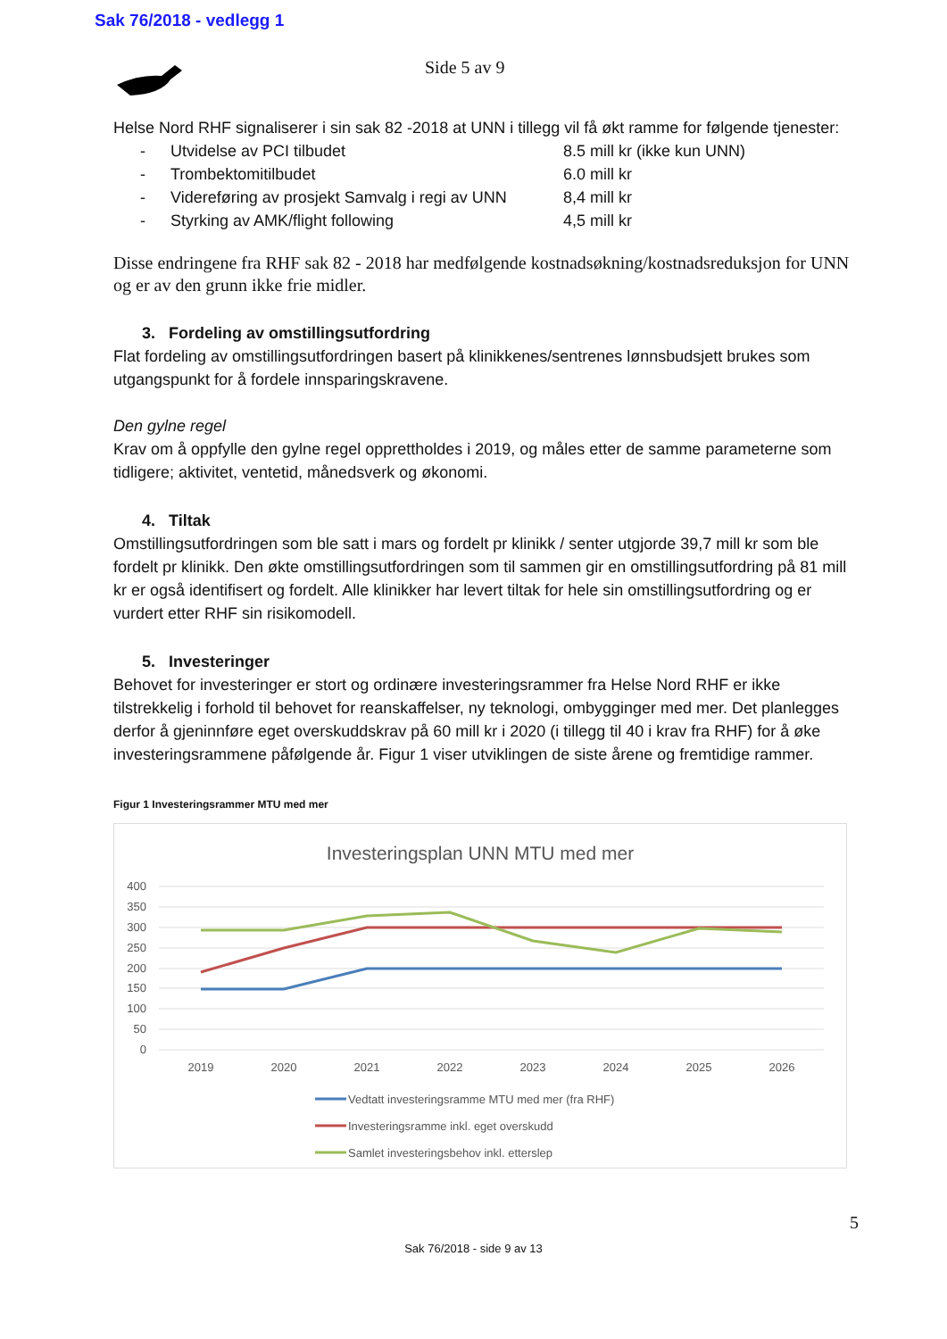Sak 76/2018 - vedlegg 1
Side 5 av 9
Helse Nord RHF signaliserer i sin sak 82 -2018 at UNN i tillegg vil få økt ramme for følgende tjenester:
- Utvidelse av PCI tilbudet 8.5 mill kr (ikke kun UNN)
- Trombektomitilbudet 6.0 mill kr
- Videreføring av prosjekt Samvalg i regi av UNN 8,4 mill kr
- Styrking av AMK/flight following 4,5 mill kr
Disse endringene fra RHF sak 82 - 2018 har medfølgende kostnadsøkning/kostnadsreduksjon for UNN og er av den grunn ikke frie midler.
3. Fordeling av omstillingsutfordring
Flat fordeling av omstillingsutfordringen basert på klinikkenes/sentrenes lønnsbudsjett brukes som utgangspunkt for å fordele innsparingskravene.
Den gylne regel
Krav om å oppfylle den gylne regel opprettholdes i 2019, og måles etter de samme parameterne som tidligere; aktivitet, ventetid, månedsverk og økonomi.
4. Tiltak
Omstillingsutfordringen som ble satt i mars og fordelt pr klinikk / senter utgjorde 39,7 mill kr som ble fordelt pr klinikk. Den økte omstillingsutfordringen som til sammen gir en omstillingsutfordring på 81 mill kr er også identifisert og fordelt. Alle klinikker har levert tiltak for hele sin omstillingsutfordring og er vurdert etter RHF sin risikomodell.
5. Investeringer
Behovet for investeringer er stort og ordinære investeringsrammer fra Helse Nord RHF er ikke tilstrekkelig i forhold til behovet for reanskaffelser, ny teknologi, ombygginger med mer. Det planlegges derfor å gjeninnføre eget overskuddskrav på 60 mill kr i 2020 (i tillegg til 40 i krav fra RHF) for å øke investeringsrammene påfølgende år. Figur 1 viser utviklingen de siste årene og fremtidige rammer.
Figur 1 Investeringsrammer MTU med mer
Investeringsplan UNN MTU med mer
400
350
300
250
200
150
100
50
0
2019
2020
2021
2022
2023
2024
2025
2026
Vedtatt investeringsramme MTU med mer (fra RHF)
Investeringsramme inkl. eget overskudd
Samlet investeringsbehov inkl. etterslep
5
Sak 76/2018 - side 9 av 13